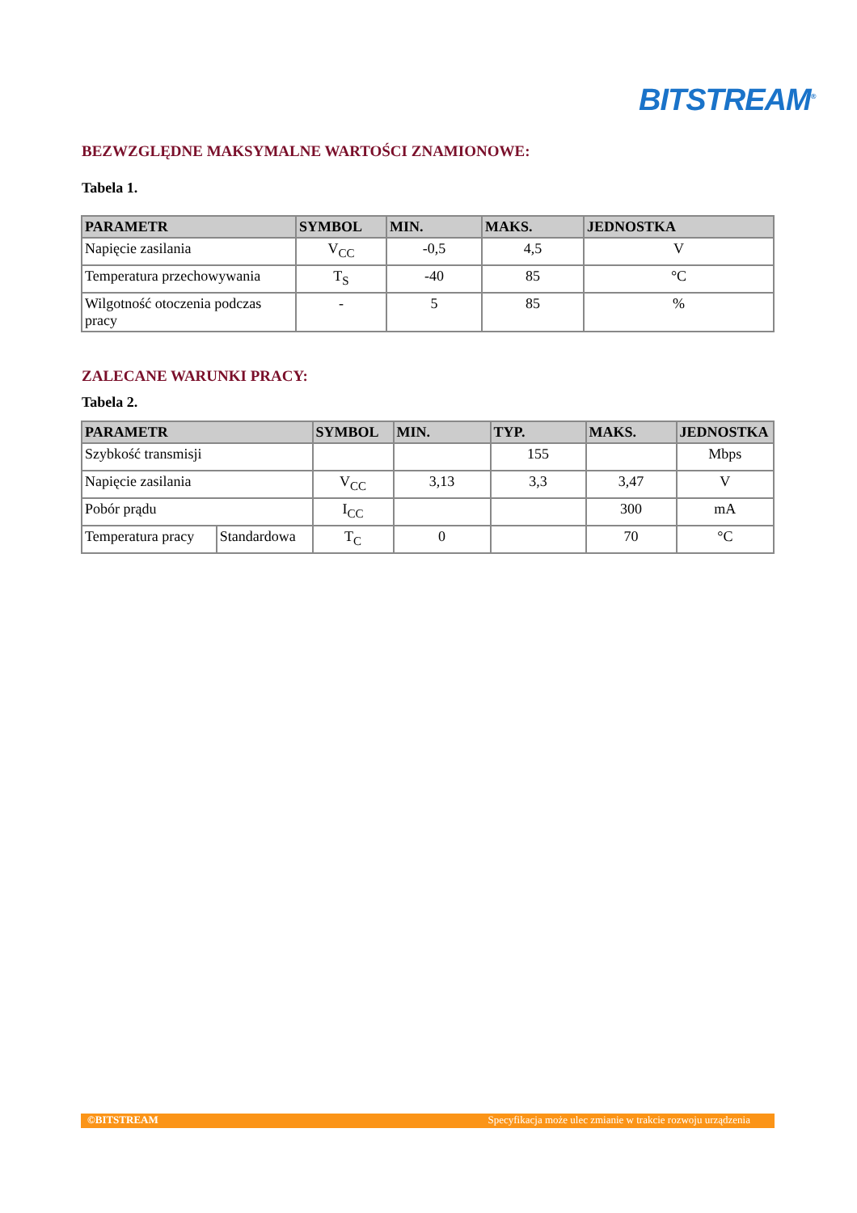BITSTREAM<sup>®</sup>
BEZWZGLĘDNE MAKSYMALNE WARTOŚCI ZNAMIONOWE:
Tabela 1.
| PARAMETR | SYMBOL | MIN. | MAKS. | JEDNOSTKA |
| --- | --- | --- | --- | --- |
| Napięcie zasilania | V<sub>CC</sub> | -0,5 | 4,5 | V |
| Temperatura przechowywania | T<sub>S</sub> | -40 | 85 | °C |
| Wilgotność otoczenia podczas pracy | - | 5 | 85 | % |
ZALECANE WARUNKI PRACY:
Tabela 2.
| PARAMETR | | SYMBOL | MIN. | TYP. | MAKS. | JEDNOSTKA |
| --- | --- | --- | --- | --- | --- | --- |
| Szybkość transmisji | | | | 155 | | Mbps |
| Napięcie zasilania | | V<sub>CC</sub> | 3,13 | 3,3 | 3,47 | V |
| Pobór prądu | | I<sub>CC</sub> | | | 300 | mA |
| Temperatura pracy | Standardowa | T<sub>C</sub> | 0 | | 70 | °C |
©BITSTREAM Specyfikacja może ulec zmianie w trakcie rozwoju urządzenia